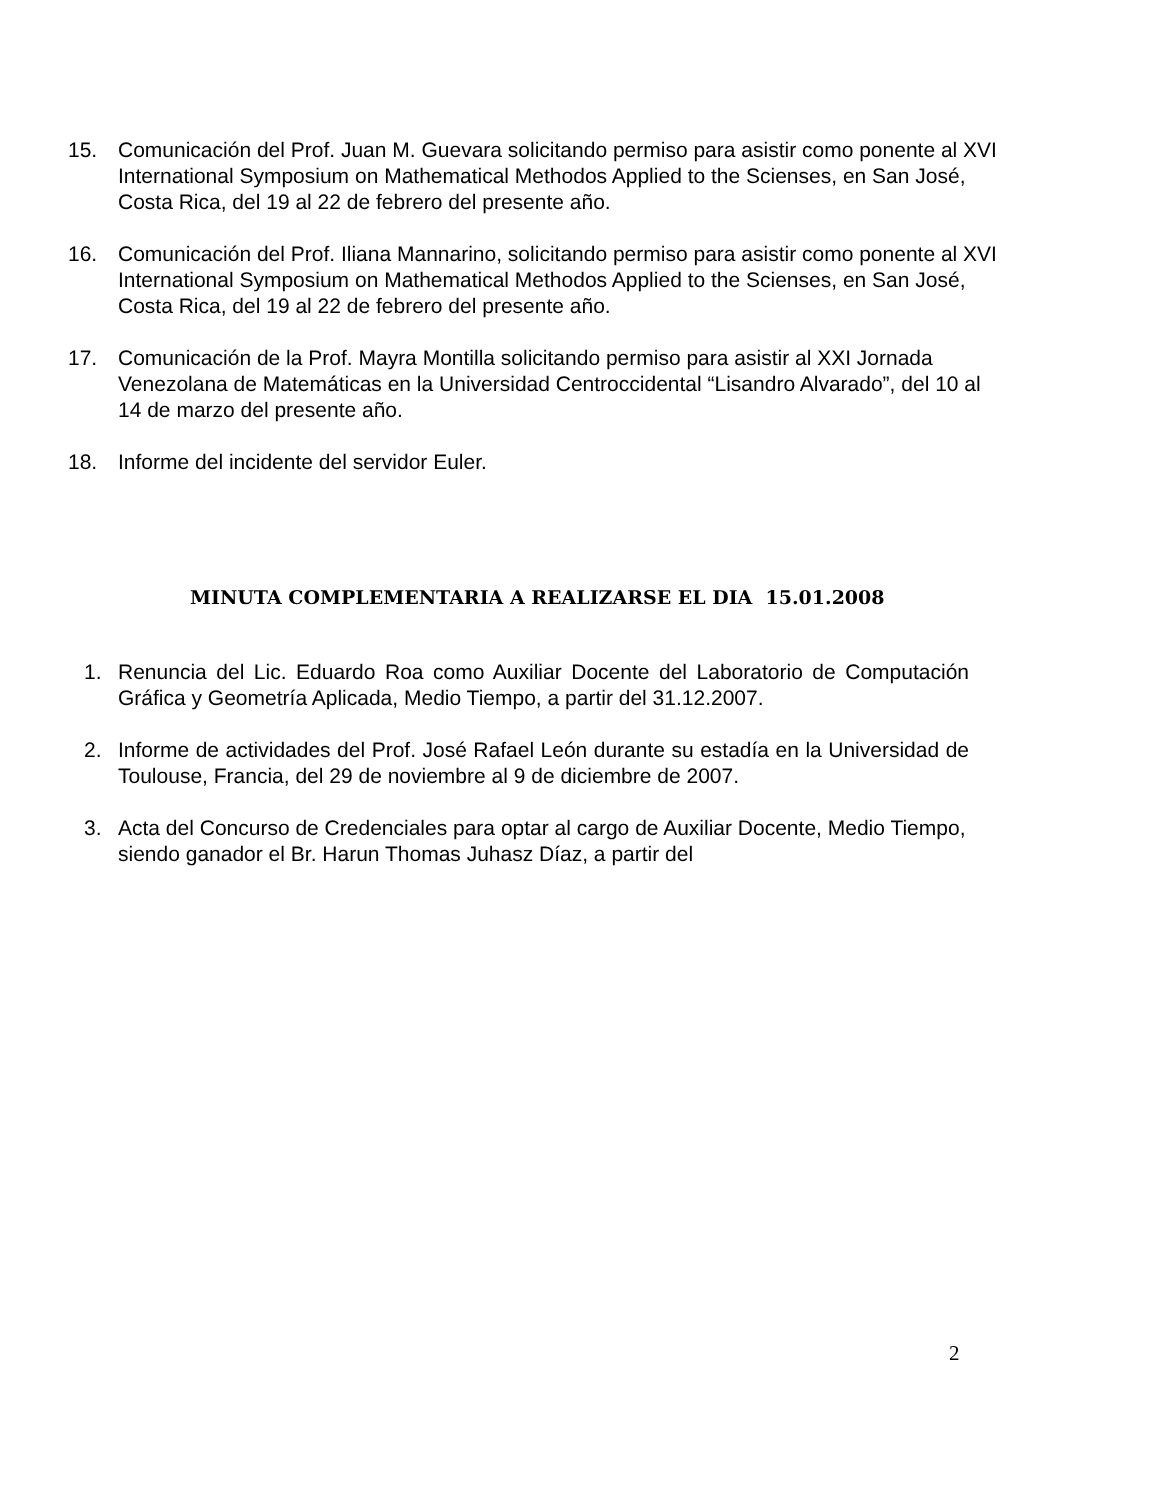15. Comunicación del Prof. Juan M. Guevara solicitando permiso para asistir como ponente al XVI International Symposium on Mathematical Methodos Applied to the Scienses, en San José, Costa Rica, del 19 al 22 de febrero del presente año.
16. Comunicación del Prof. Iliana Mannarino, solicitando permiso para asistir como ponente al XVI International Symposium on Mathematical Methodos Applied to the Scienses, en San José, Costa Rica, del 19 al 22 de febrero del presente año.
17. Comunicación de la Prof. Mayra Montilla solicitando permiso para asistir al XXI Jornada Venezolana de Matemáticas en la Universidad Centroccidental “Lisandro Alvarado”, del 10 al 14 de marzo del presente año.
18. Informe del incidente del servidor Euler.
MINUTA COMPLEMENTARIA A REALIZARSE EL DIA 15.01.2008
1. Renuncia del Lic. Eduardo Roa como Auxiliar Docente del Laboratorio de Computación Gráfica y Geometría Aplicada, Medio Tiempo, a partir del 31.12.2007.
2. Informe de actividades del Prof. José Rafael León durante su estadía en la Universidad de Toulouse, Francia, del 29 de noviembre al 9 de diciembre de 2007.
3. Acta del Concurso de Credenciales para optar al cargo de Auxiliar Docente, Medio Tiempo, siendo ganador el Br. Harun Thomas Juhasz Díaz, a partir del
2